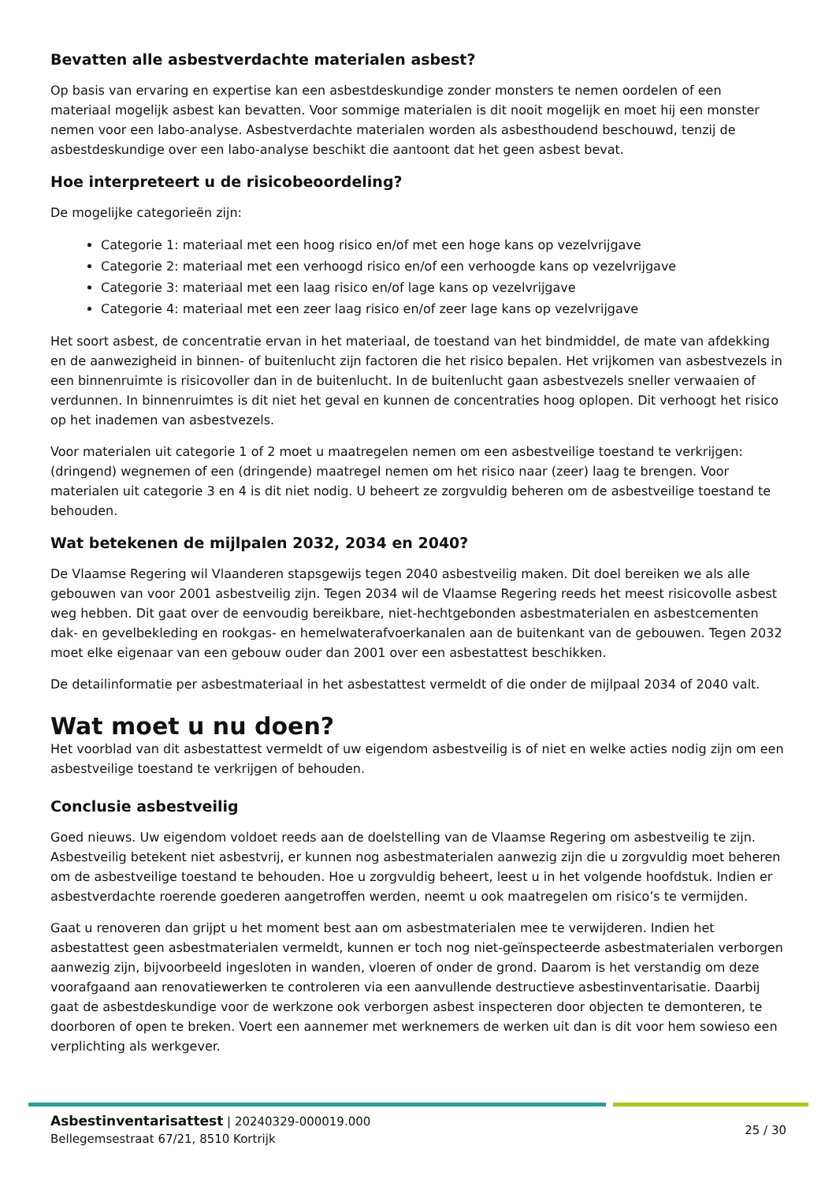Bevatten alle asbestverdachte materialen asbest?
Op basis van ervaring en expertise kan een asbestdeskundige zonder monsters te nemen oordelen of een materiaal mogelijk asbest kan bevatten. Voor sommige materialen is dit nooit mogelijk en moet hij een monster nemen voor een labo-analyse. Asbestverdachte materialen worden als asbesthoudend beschouwd, tenzij de asbestdeskundige over een labo-analyse beschikt die aantoont dat het geen asbest bevat.
Hoe interpreteert u de risicobeoordeling?
De mogelijke categorieën zijn:
Categorie 1: materiaal met een hoog risico en/of met een hoge kans op vezelvrijgave
Categorie 2: materiaal met een verhoogd risico en/of een verhoogde kans op vezelvrijgave
Categorie 3: materiaal met een laag risico en/of lage kans op vezelvrijgave
Categorie 4: materiaal met een zeer laag risico en/of zeer lage kans op vezelvrijgave
Het soort asbest, de concentratie ervan in het materiaal, de toestand van het bindmiddel, de mate van afdekking en de aanwezigheid in binnen- of buitenlucht zijn factoren die het risico bepalen. Het vrijkomen van asbestvezels in een binnenruimte is risicovoller dan in de buitenlucht. In de buitenlucht gaan asbestvezels sneller verwaaien of verdunnen. In binnenruimtes is dit niet het geval en kunnen de concentraties hoog oplopen. Dit verhoogt het risico op het inademen van asbestvezels.
Voor materialen uit categorie 1 of 2 moet u maatregelen nemen om een asbestveilige toestand te verkrijgen: (dringend) wegnemen of een (dringende) maatregel nemen om het risico naar (zeer) laag te brengen. Voor materialen uit categorie 3 en 4 is dit niet nodig. U beheert ze zorgvuldig beheren om de asbestveilige toestand te behouden.
Wat betekenen de mijlpalen 2032, 2034 en 2040?
De Vlaamse Regering wil Vlaanderen stapsgewijs tegen 2040 asbestveilig maken. Dit doel bereiken we als alle gebouwen van voor 2001 asbestveilig zijn. Tegen 2034 wil de Vlaamse Regering reeds het meest risicovolle asbest weg hebben. Dit gaat over de eenvoudig bereikbare, niet-hechtgebonden asbestmaterialen en asbestcementen dak- en gevelbekleding en rookgas- en hemelwaterafvoerkanalen aan de buitenkant van de gebouwen. Tegen 2032 moet elke eigenaar van een gebouw ouder dan 2001 over een asbestattest beschikken.
De detailinformatie per asbestmateriaal in het asbestattest vermeldt of die onder de mijlpaal 2034 of 2040 valt.
Wat moet u nu doen?
Het voorblad van dit asbestattest vermeldt of uw eigendom asbestveilig is of niet en welke acties nodig zijn om een asbestveilige toestand te verkrijgen of behouden.
Conclusie asbestveilig
Goed nieuws. Uw eigendom voldoet reeds aan de doelstelling van de Vlaamse Regering om asbestveilig te zijn. Asbestveilig betekent niet asbestvrij, er kunnen nog asbestmaterialen aanwezig zijn die u zorgvuldig moet beheren om de asbestveilige toestand te behouden. Hoe u zorgvuldig beheert, leest u in het volgende hoofdstuk. Indien er asbestverdachte roerende goederen aangetroffen werden, neemt u ook maatregelen om risico’s te vermijden.
Gaat u renoveren dan grijpt u het moment best aan om asbestmaterialen mee te verwijderen. Indien het asbestattest geen asbestmaterialen vermeldt, kunnen er toch nog niet-geïnspecteerde asbestmaterialen verborgen aanwezig zijn, bijvoorbeeld ingesloten in wanden, vloeren of onder de grond. Daarom is het verstandig om deze voorafgaand aan renovatiewerken te controleren via een aanvullende destructieve asbestinventarisatie. Daarbij gaat de asbestdeskundige voor de werkzone ook verborgen asbest inspecteren door objecten te demonteren, te doorboren of open te breken. Voert een aannemer met werknemers de werken uit dan is dit voor hem sowieso een verplichting als werkgever.
Asbestinventarisattest | 20240329-000019.000
Bellegemsestraat 67/21, 8510 Kortrijk
25 / 30